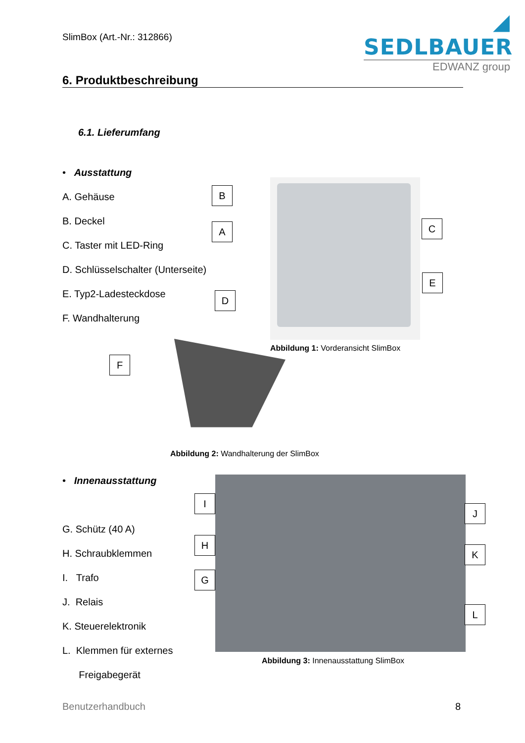SlimBox (Art.-Nr.: 312866)
◢ SEDLBAUER
EDWANZ group
6. Produktbeschreibung
6.1. Lieferumfang
• Ausstattung
A. Gehäuse
B. Deckel
C. Taster mit LED-Ring
D. Schlüsselschalter (Unterseite)
E. Typ2-Ladesteckdose
F. Wandhalterung
B
A C
E
D
Abbildung 1: Vorderansicht SlimBox
F
Abbildung 2: Wandhalterung der SlimBox
• Innenausstattung
G. Schütz (40 A)
H. Schraubklemmen
I. Trafo
J. Relais
K. Steuerelektronik
L. Klemmen für externes
Freigabegerät
I
H
G
J
K
L
Abbildung 3: Innenausstattung SlimBox
Benutzerhandbuch 8